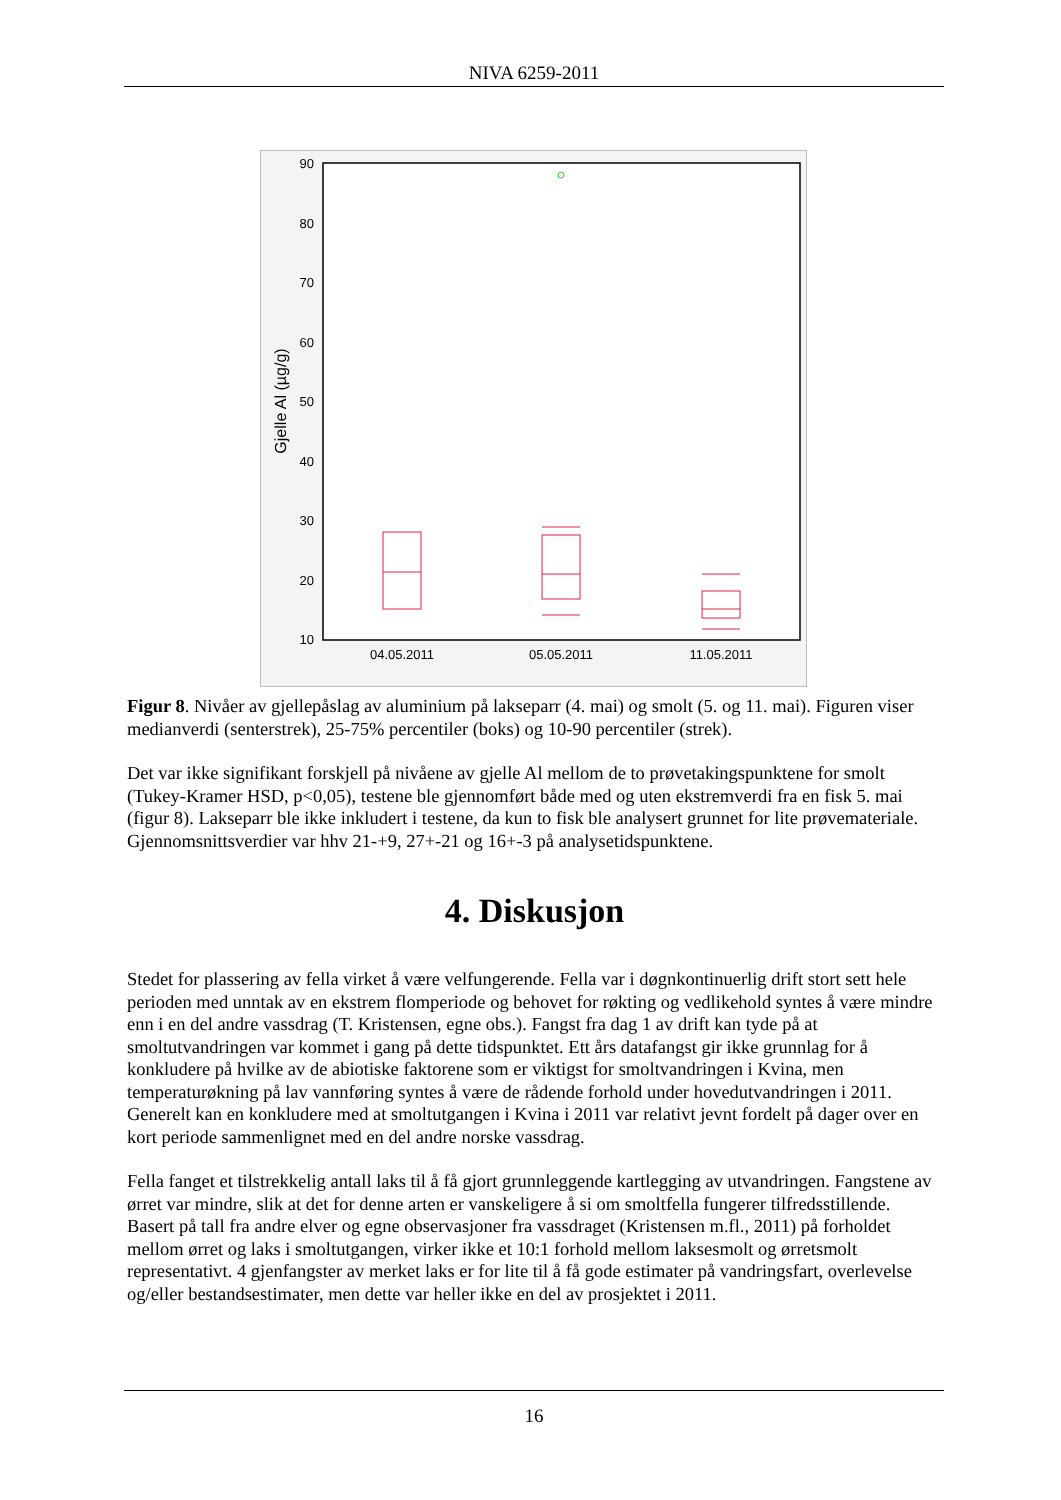NIVA 6259-2011
90
80
70
60
50
40
30
20
10
Gjelle Al (µg/g)
04.05.2011
05.05.2011
11.05.2011
Figur 8. Nivåer av gjellepåslag av aluminium på lakseparr (4. mai) og smolt (5. og 11. mai). Figuren viser medianverdi (senterstrek), 25-75% percentiler (boks) og 10-90 percentiler (strek).
Det var ikke signifikant forskjell på nivåene av gjelle Al mellom de to prøvetakingspunktene for smolt (Tukey-Kramer HSD, p<0,05), testene ble gjennomført både med og uten ekstremverdi fra en fisk 5. mai (figur 8). Lakseparr ble ikke inkludert i testene, da kun to fisk ble analysert grunnet for lite prøvemateriale. Gjennomsnittsverdier var hhv 21-+9, 27+-21 og 16+-3 på analysetidspunktene.
4. Diskusjon
Stedet for plassering av fella virket å være velfungerende. Fella var i døgnkontinuerlig drift stort sett hele perioden med unntak av en ekstrem flomperiode og behovet for røkting og vedlikehold syntes å være mindre enn i en del andre vassdrag (T. Kristensen, egne obs.). Fangst fra dag 1 av drift kan tyde på at smoltutvandringen var kommet i gang på dette tidspunktet. Ett års datafangst gir ikke grunnlag for å konkludere på hvilke av de abiotiske faktorene som er viktigst for smoltvandringen i Kvina, men temperaturøkning på lav vannføring syntes å være de rådende forhold under hovedutvandringen i 2011. Generelt kan en konkludere med at smoltutgangen i Kvina i 2011 var relativt jevnt fordelt på dager over en kort periode sammenlignet med en del andre norske vassdrag.
Fella fanget et tilstrekkelig antall laks til å få gjort grunnleggende kartlegging av utvandringen. Fangstene av ørret var mindre, slik at det for denne arten er vanskeligere å si om smoltfella fungerer tilfredsstillende. Basert på tall fra andre elver og egne observasjoner fra vassdraget (Kristensen m.fl., 2011) på forholdet mellom ørret og laks i smoltutgangen, virker ikke et 10:1 forhold mellom laksesmolt og ørretsmolt representativt. 4 gjenfangster av merket laks er for lite til å få gode estimater på vandringsfart, overlevelse og/eller bestandsestimater, men dette var heller ikke en del av prosjektet i 2011.
16